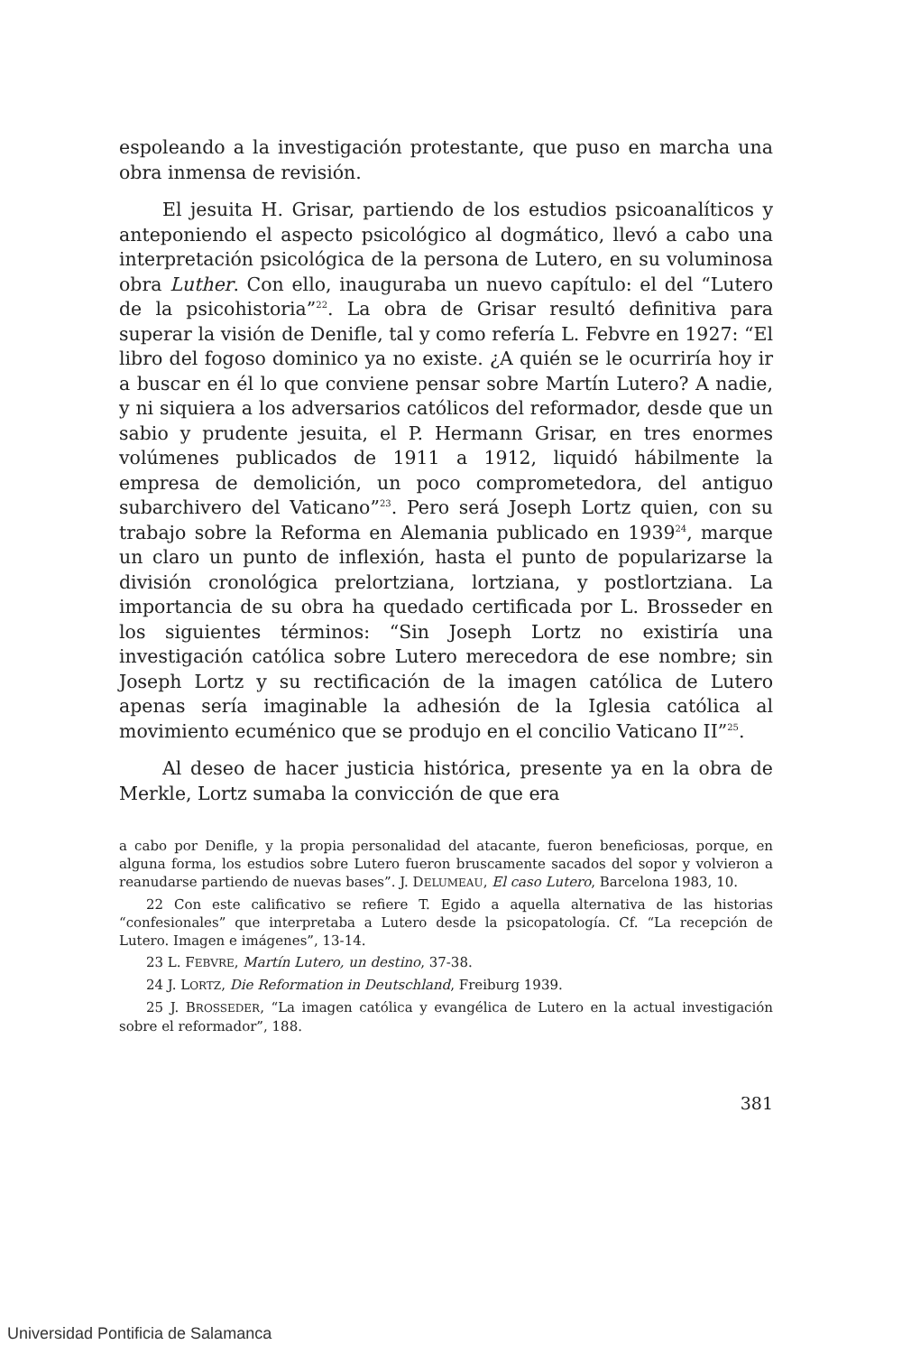espoleando a la investigación protestante, que puso en marcha una obra inmensa de revisión.
El jesuita H. Grisar, partiendo de los estudios psicoanalíticos y anteponiendo el aspecto psicológico al dogmático, llevó a cabo una interpretación psicológica de la persona de Lutero, en su voluminosa obra Luther. Con ello, inauguraba un nuevo capítulo: el del “Lutero de la psicohistoria”<sup>22</sup>. La obra de Grisar resultó definitiva para superar la visión de Denifle, tal y como refería L. Febvre en 1927: “El libro del fogoso dominico ya no existe. ¿A quién se le ocurriría hoy ir a buscar en él lo que conviene pensar sobre Martín Lutero? A nadie, y ni siquiera a los adversarios católicos del reformador, desde que un sabio y prudente jesuita, el P. Hermann Grisar, en tres enormes volúmenes publicados de 1911 a 1912, liquidó hábilmente la empresa de demolición, un poco comprometedora, del antiguo subarchivero del Vaticano”<sup>23</sup>. Pero será Joseph Lortz quien, con su trabajo sobre la Reforma en Alemania publicado en 1939<sup>24</sup>, marque un claro un punto de inflexión, hasta el punto de popularizarse la división cronológica prelortziana, lortziana, y postlortziana. La importancia de su obra ha quedado certificada por L. Brosseder en los siguientes términos: “Sin Joseph Lortz no existiría una investigación católica sobre Lutero merecedora de ese nombre; sin Joseph Lortz y su rectificación de la imagen católica de Lutero apenas sería imaginable la adhesión de la Iglesia católica al movimiento ecuménico que se produjo en el concilio Vaticano II”<sup>25</sup>.
Al deseo de hacer justicia histórica, presente ya en la obra de Merkle, Lortz sumaba la convicción de que era
a cabo por Denifle, y la propia personalidad del atacante, fueron beneficiosas, porque, en alguna forma, los estudios sobre Lutero fueron bruscamente sacados del sopor y volvieron a reanudarse partiendo de nuevas bases”. J. DELUMEAU, El caso Lutero, Barcelona 1983, 10.
22 Con este calificativo se refiere T. Egido a aquella alternativa de las historias “confesionales” que interpretaba a Lutero desde la psicopatología. Cf. “La recepción de Lutero. Imagen e imágenes”, 13-14.
23 L. FEBVRE, Martín Lutero, un destino, 37-38.
24 J. LORTZ, Die Reformation in Deutschland, Freiburg 1939.
25 J. BROSSEDER, “La imagen católica y evangélica de Lutero en la actual investigación sobre el reformador”, 188.
381
Universidad Pontificia de Salamanca